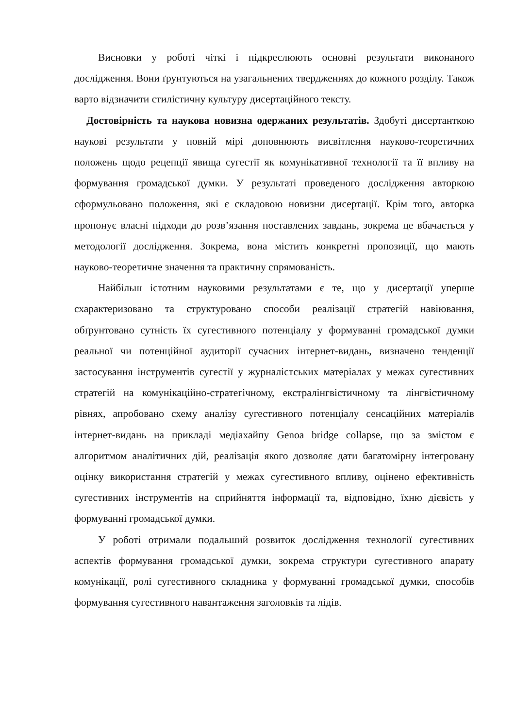Висновки у роботі чіткі і підкреслюють основні результати виконаного дослідження. Вони ґрунтуються на узагальнених твердженнях до кожного розділу. Також варто відзначити стилістичну культуру дисертаційного тексту.
Достовірність та наукова новизна одержаних результатів. Здобуті дисертанткою наукові результати у повній мірі доповнюють висвітлення науково-теоретичних положень щодо рецепції явища сугестії як комунікативної технології та її впливу на формування громадської думки. У результаті проведеного дослідження авторкою сформульовано положення, які є складовою новизни дисертації. Крім того, авторка пропонує власні підходи до розв’язання поставлених завдань, зокрема це вбачається у методології дослідження. Зокрема, вона містить конкретні пропозиції, що мають науково-теоретичне значення та практичну спрямованість.
Найбільш істотним науковими результатами є те, що у дисертації уперше схарактеризовано та структуровано способи реалізації стратегій навіювання, обґрунтовано сутність їх сугестивного потенціалу у формуванні громадської думки реальної чи потенційної аудиторії сучасних інтернет-видань, визначено тенденції застосування інструментів сугестії у журналістських матеріалах у межах сугестивних стратегій на комунікаційно-стратегічному, екстралінгвістичному та лінгвістичному рівнях, апробовано схему аналізу сугестивного потенціалу сенсаційних матеріалів інтернет-видань на прикладі медіахайпу Genoa bridge collapse, що за змістом є алгоритмом аналітичних дій, реалізація якого дозволяє дати багатомірну інтегровану оцінку використання стратегій у межах сугестивного впливу, оцінено ефективність сугестивних інструментів на сприйняття інформації та, відповідно, їхню дієвість у формуванні громадської думки.
У роботі отримали подальший розвиток дослідження технології сугестивних аспектів формування громадської думки, зокрема структури сугестивного апарату комунікації, ролі сугестивного складника у формуванні громадської думки, способів формування сугестивного навантаження заголовків та лідів.